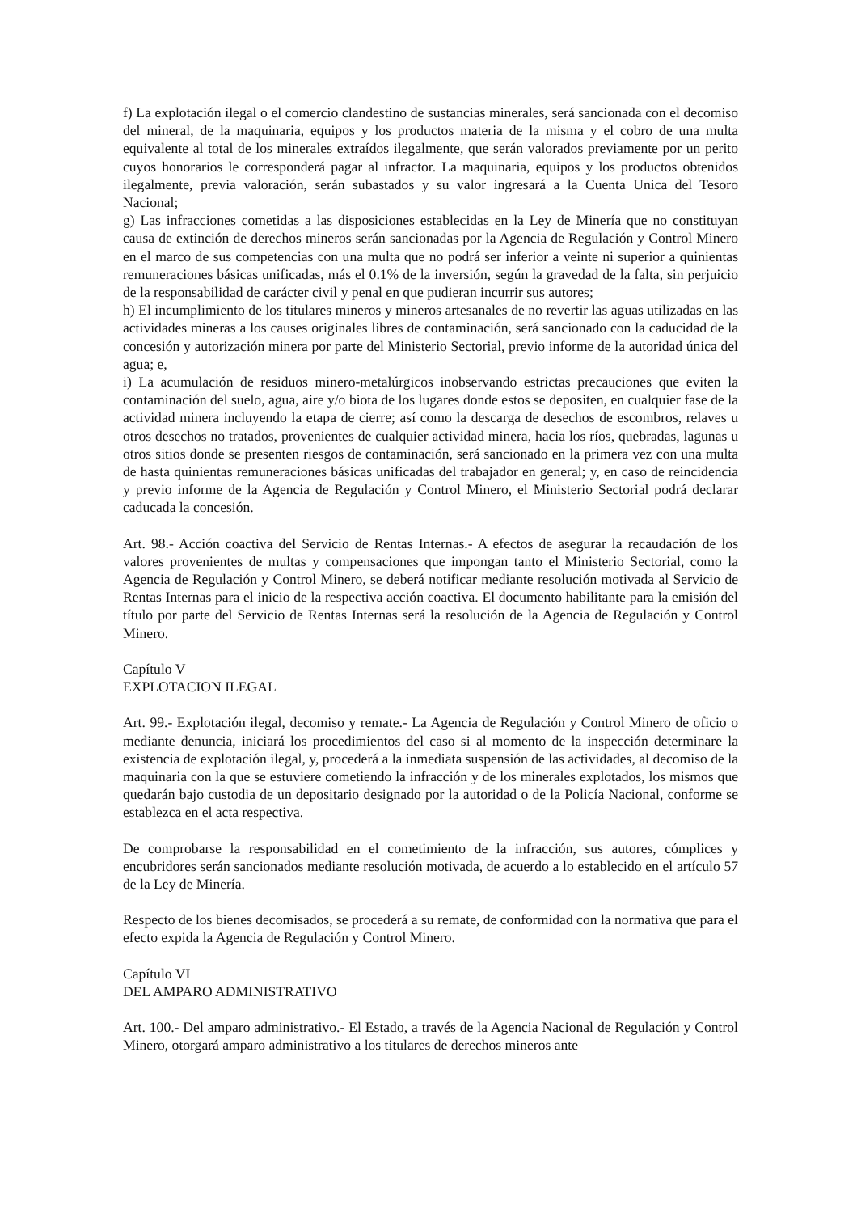f) La explotación ilegal o el comercio clandestino de sustancias minerales, será sancionada con el decomiso del mineral, de la maquinaria, equipos y los productos materia de la misma y el cobro de una multa equivalente al total de los minerales extraídos ilegalmente, que serán valorados previamente por un perito cuyos honorarios le corresponderá pagar al infractor. La maquinaria, equipos y los productos obtenidos ilegalmente, previa valoración, serán subastados y su valor ingresará a la Cuenta Unica del Tesoro Nacional;
g) Las infracciones cometidas a las disposiciones establecidas en la Ley de Minería que no constituyan causa de extinción de derechos mineros serán sancionadas por la Agencia de Regulación y Control Minero en el marco de sus competencias con una multa que no podrá ser inferior a veinte ni superior a quinientas remuneraciones básicas unificadas, más el 0.1% de la inversión, según la gravedad de la falta, sin perjuicio de la responsabilidad de carácter civil y penal en que pudieran incurrir sus autores;
h) El incumplimiento de los titulares mineros y mineros artesanales de no revertir las aguas utilizadas en las actividades mineras a los causes originales libres de contaminación, será sancionado con la caducidad de la concesión y autorización minera por parte del Ministerio Sectorial, previo informe de la autoridad única del agua; e,
i) La acumulación de residuos minero-metalúrgicos inobservando estrictas precauciones que eviten la contaminación del suelo, agua, aire y/o biota de los lugares donde estos se depositen, en cualquier fase de la actividad minera incluyendo la etapa de cierre; así como la descarga de desechos de escombros, relaves u otros desechos no tratados, provenientes de cualquier actividad minera, hacia los ríos, quebradas, lagunas u otros sitios donde se presenten riesgos de contaminación, será sancionado en la primera vez con una multa de hasta quinientas remuneraciones básicas unificadas del trabajador en general; y, en caso de reincidencia y previo informe de la Agencia de Regulación y Control Minero, el Ministerio Sectorial podrá declarar caducada la concesión.
Art. 98.- Acción coactiva del Servicio de Rentas Internas.- A efectos de asegurar la recaudación de los valores provenientes de multas y compensaciones que impongan tanto el Ministerio Sectorial, como la Agencia de Regulación y Control Minero, se deberá notificar mediante resolución motivada al Servicio de Rentas Internas para el inicio de la respectiva acción coactiva. El documento habilitante para la emisión del título por parte del Servicio de Rentas Internas será la resolución de la Agencia de Regulación y Control Minero.
Capítulo V
EXPLOTACION ILEGAL
Art. 99.- Explotación ilegal, decomiso y remate.- La Agencia de Regulación y Control Minero de oficio o mediante denuncia, iniciará los procedimientos del caso si al momento de la inspección determinare la existencia de explotación ilegal, y, procederá a la inmediata suspensión de las actividades, al decomiso de la maquinaria con la que se estuviere cometiendo la infracción y de los minerales explotados, los mismos que quedarán bajo custodia de un depositario designado por la autoridad o de la Policía Nacional, conforme se establezca en el acta respectiva.
De comprobarse la responsabilidad en el cometimiento de la infracción, sus autores, cómplices y encubridores serán sancionados mediante resolución motivada, de acuerdo a lo establecido en el artículo 57 de la Ley de Minería.
Respecto de los bienes decomisados, se procederá a su remate, de conformidad con la normativa que para el efecto expida la Agencia de Regulación y Control Minero.
Capítulo VI
DEL AMPARO ADMINISTRATIVO
Art. 100.- Del amparo administrativo.- El Estado, a través de la Agencia Nacional de Regulación y Control Minero, otorgará amparo administrativo a los titulares de derechos mineros ante